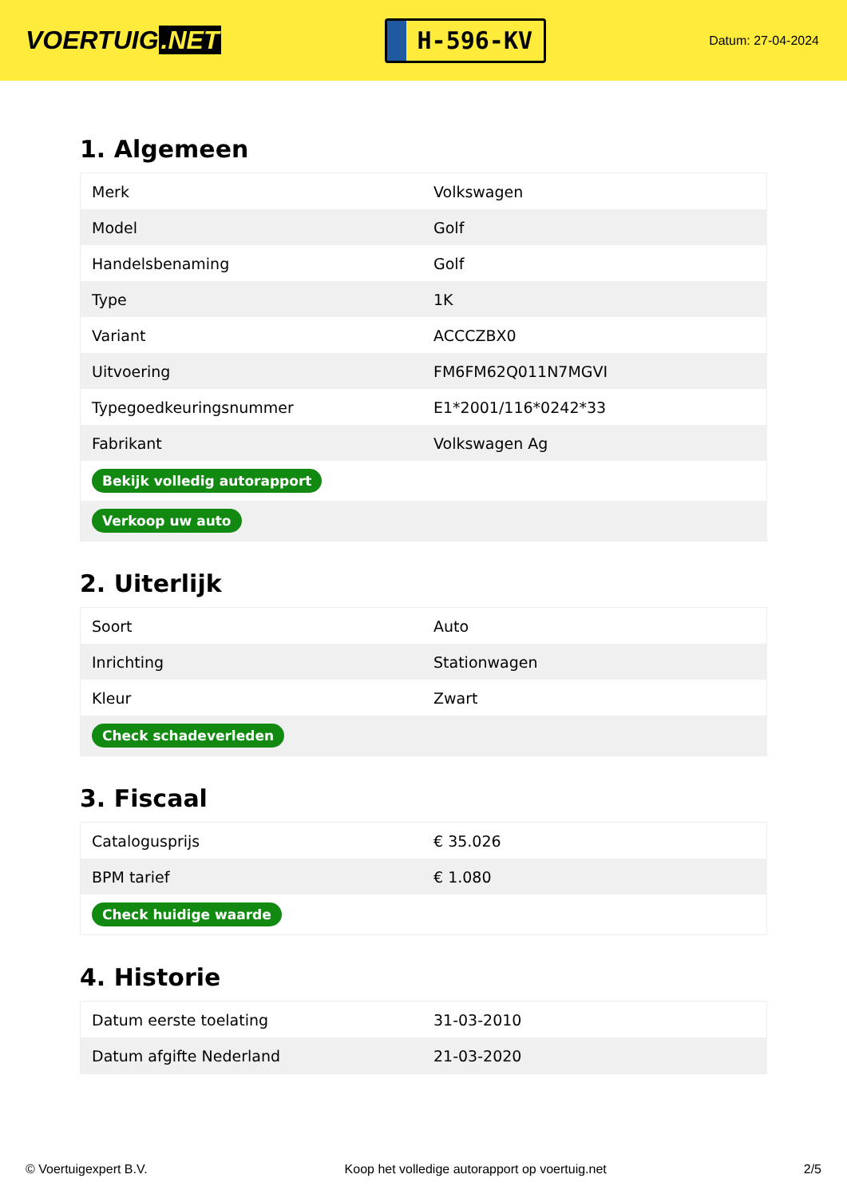VOERTUIG.NET
H-596-KV
Datum: 27-04-2024
1. Algemeen
| Merk | Volkswagen |
| Model | Golf |
| Handelsbenaming | Golf |
| Type | 1K |
| Variant | ACCCZBX0 |
| Uitvoering | FM6FM62Q011N7MGVI |
| Typegoedkeuringsnummer | E1*2001/116*0242*33 |
| Fabrikant | Volkswagen Ag |
| Bekijk volledig autorapport | |
| Verkoop uw auto | |
2. Uiterlijk
| Soort | Auto |
| Inrichting | Stationwagen |
| Kleur | Zwart |
| Check schadeverleden | |
3. Fiscaal
| Catalogusprijs | € 35.026 |
| BPM tarief | € 1.080 |
| Check huidige waarde | |
4. Historie
| Datum eerste toelating | 31-03-2010 |
| Datum afgifte Nederland | 21-03-2020 |
© Voertuigexpert B.V. Koop het volledige autorapport op voertuig.net 2/5